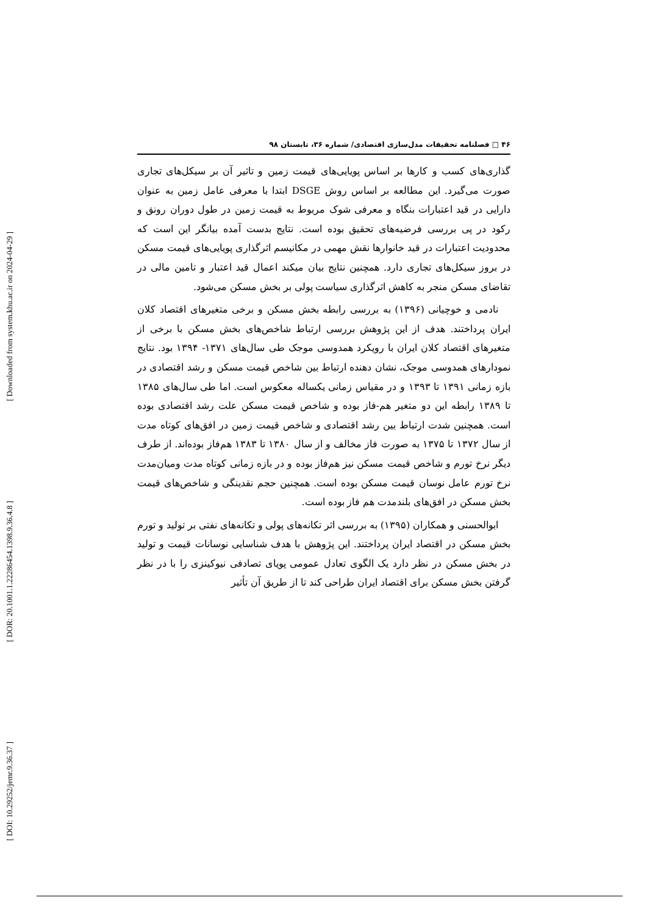[ Downloaded from system.khu.ac.ir on 2024-04-29 ]
[ DOR: 20.1001.1.22286454.1398.9.36.4.8 ]
[ DOI: 10.29252/jemr.9.36.37 ]
۴۶ □ فصلنامه تحقیقات مدل‌سازی اقتصادی/ شماره ۳۶، تابستان ۹۸
گذاری‌های کسب و کارها بر اساس پویایی‌های قیمت زمین و تاثیر آن بر سیکل‌های تجاری صورت می‌گیرد. این مطالعه بر اساس روش DSGE ابتدا با معرفی عامل زمین به عنوان دارایی در قید اعتبارات بنگاه و معرفی شوک مربوط به قیمت زمین در طول دوران رونق و رکود در پی بررسی فرضیه‌های تحقیق بوده است. نتایج بدست آمده بیانگر این است که محدودیت اعتبارات در قید خانوارها نقش مهمی در مکانیسم اثرگذاری پویایی‌های قیمت مسکن در بروز سیکل‌های تجاری دارد. همچنین نتایج بیان میکند اعمال قید اعتبار و تامین مالی در تقاضای مسکن منجر به کاهش اثرگذاری سیاست پولی بر بخش مسکن می‌شود.
نادمی و خوچیانی (۱۳۹۶) به بررسی رابطه بخش مسکن و برخی متغیرهای اقتصاد کلان ایران پرداختند. هدف از این پژوهش بررسی ارتباط شاخص‌های بخش مسکن با برخی از متغیرهای اقتصاد کلان ایران با رویکرد همدوسی موجک طی سال‌های ۱۳۷۱- ۱۳۹۴ بود. نتایج نمودارهای همدوسی موجک، نشان دهنده ارتباط بین شاخص قیمت مسکن و رشد اقتصادی در بازه زمانی ۱۳۹۱ تا ۱۳۹۳ و در مقیاس زمانی یکساله معکوس است. اما طی سال‌های ۱۳۸۵ تا ۱۳۸۹ رابطه این دو متغیر هم-فاز بوده و شاخص قیمت مسکن علت رشد اقتصادی بوده است. همچنین شدت ارتباط بین رشد اقتصادی و شاخص قیمت زمین در افق‌های کوتاه مدت از سال ۱۳۷۲ تا ۱۳۷۵ به صورت فاز مخالف و از سال ۱۳۸۰ تا ۱۳۸۳ هم‌فاز بوده‌اند. از طرف دیگر نرخ تورم و شاخص قیمت مسکن نیز هم‌فاز بوده و در بازه زمانی کوتاه مدت ومیان‌مدت نرخ تورم عامل نوسان قیمت مسکن بوده است. همچنین حجم نقدینگی و شاخص‌های قیمت بخش مسکن در افق‌های بلندمدت هم فاز بوده است.
ابوالحسنی و همکاران (۱۳۹۵) به بررسی اثر تکانه‌های پولی و تکانه‌های نفتی بر تولید و تورم بخش مسکن در اقتصاد ایران پرداختند. این پژوهش با هدف شناسایی نوسانات قیمت و تولید در بخش مسکن در نظر دارد یک الگوی تعادل عمومی پویای تصادفی نیوکینزی را با در نظر گرفتن بخش مسکن برای اقتصاد ایران طراحی کند تا از طریق آن تأثیر